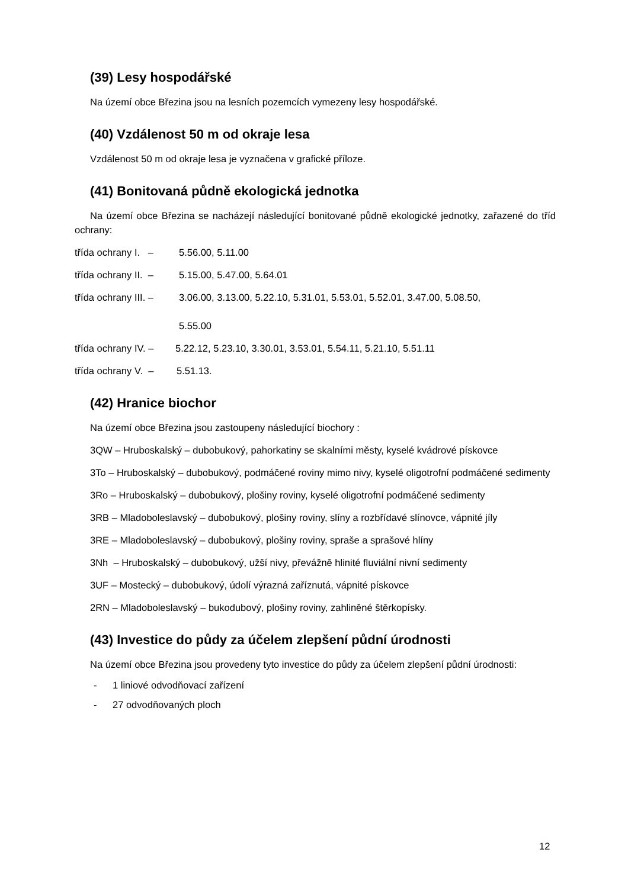(39) Lesy hospodářské
Na území obce Březina jsou na lesních pozemcích vymezeny lesy hospodářské.
(40) Vzdálenost 50 m od okraje lesa
Vzdálenost 50 m od okraje lesa je vyznačena v grafické příloze.
(41) Bonitovaná půdně ekologická jednotka
Na území obce Březina se nacházejí následující bonitované půdně ekologické jednotky, zařazené do tříd ochrany:
třída ochrany I. – 5.56.00, 5.11.00
třída ochrany II. – 5.15.00, 5.47.00, 5.64.01
třída ochrany III. – 3.06.00, 3.13.00, 5.22.10, 5.31.01, 5.53.01, 5.52.01, 3.47.00, 5.08.50,
5.55.00
třída ochrany IV. – 5.22.12, 5.23.10, 3.30.01, 3.53.01, 5.54.11, 5.21.10, 5.51.11
třída ochrany V. – 5.51.13.
(42) Hranice biochor
Na území obce Březina jsou zastoupeny následující biochory :
3QW – Hruboskalský – dubobukový, pahorkatiny se skalními městy, kyselé kvádrové pískovce
3To – Hruboskalský – dubobukový, podmáčené roviny mimo nivy, kyselé oligotrofní podmáčené sedimenty
3Ro – Hruboskalský – dubobukový, plošiny roviny, kyselé oligotrofní podmáčené sedimenty
3RB – Mladoboleslavský – dubobukový, plošiny roviny, slíny a rozbřídavé slínovce, vápnité jíly
3RE – Mladoboleslavský – dubobukový, plošiny roviny, spraše a sprašové hlíny
3Nh – Hruboskalský – dubobukový, užší nivy, převážně hlinité fluviální nivní sedimenty
3UF – Mostecký – dubobukový, údolí výrazná zaříznutá, vápnité pískovce
2RN – Mladoboleslavský – bukodubový, plošiny roviny, zahliněné štěrkopísky.
(43) Investice do půdy za účelem zlepšení půdní úrodnosti
Na území obce Březina jsou provedeny tyto investice do půdy za účelem zlepšení půdní úrodnosti:
- 1 liniové odvodňovací zařízení
- 27 odvodňovaných ploch
12